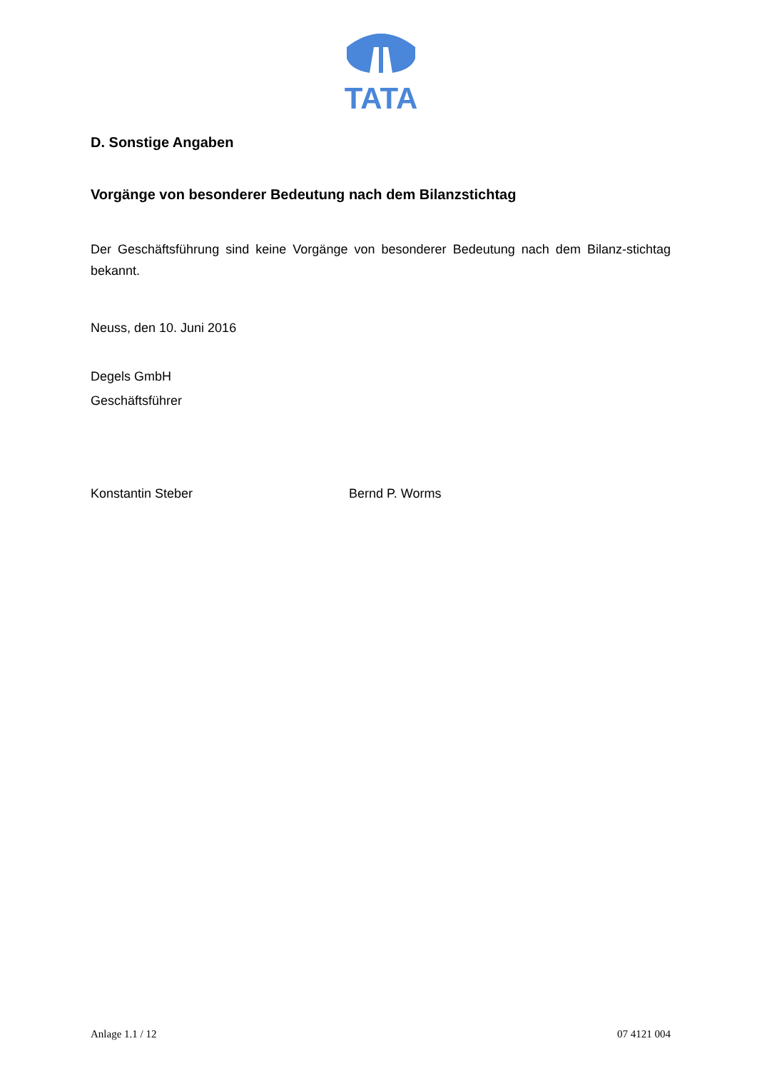TATA
D. Sonstige Angaben
Vorgänge von besonderer Bedeutung nach dem Bilanzstichtag
Der Geschäftsführung sind keine Vorgänge von besonderer Bedeutung nach dem Bilanz-stichtag bekannt.
Neuss, den 10. Juni 2016
Degels GmbH
Geschäftsführer
Konstantin Steber Bernd P. Worms
Anlage 1.1 / 12 07 4121 004